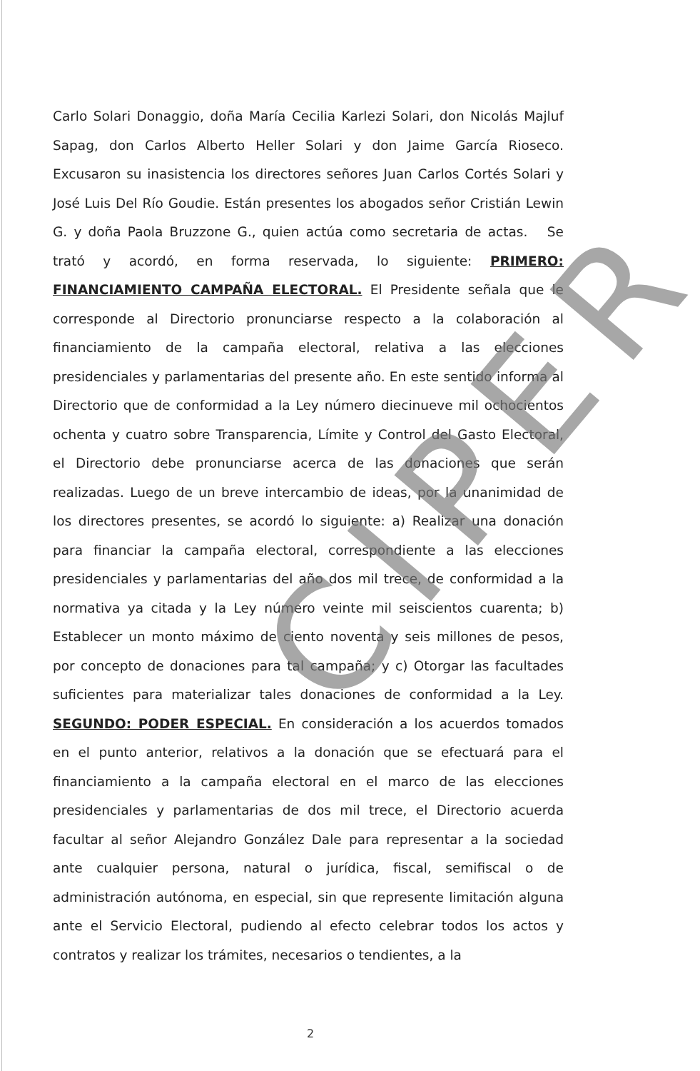Carlo Solari Donaggio, doña María Cecilia Karlezi Solari, don Nicolás Majluf Sapag, don Carlos Alberto Heller Solari y don Jaime García Rioseco. Excusaron su inasistencia los directores señores Juan Carlos Cortés Solari y José Luis Del Río Goudie. Están presentes los abogados señor Cristián Lewin G. y doña Paola Bruzzone G., quien actúa como secretaria de actas. Se trató y acordó, en forma reservada, lo siguiente: PRIMERO: FINANCIAMIENTO CAMPAÑA ELECTORAL. El Presidente señala que le corresponde al Directorio pronunciarse respecto a la colaboración al financiamiento de la campaña electoral, relativa a las elecciones presidenciales y parlamentarias del presente año. En este sentido informa al Directorio que de conformidad a la Ley número diecinueve mil ochocientos ochenta y cuatro sobre Transparencia, Límite y Control del Gasto Electoral, el Directorio debe pronunciarse acerca de las donaciones que serán realizadas. Luego de un breve intercambio de ideas, por la unanimidad de los directores presentes, se acordó lo siguiente: a) Realizar una donación para financiar la campaña electoral, correspondiente a las elecciones presidenciales y parlamentarias del año dos mil trece, de conformidad a la normativa ya citada y la Ley número veinte mil seiscientos cuarenta; b) Establecer un monto máximo de ciento noventa y seis millones de pesos, por concepto de donaciones para tal campaña; y c) Otorgar las facultades suficientes para materializar tales donaciones de conformidad a la Ley. SEGUNDO: PODER ESPECIAL. En consideración a los acuerdos tomados en el punto anterior, relativos a la donación que se efectuará para el financiamiento a la campaña electoral en el marco de las elecciones presidenciales y parlamentarias de dos mil trece, el Directorio acuerda facultar al señor Alejandro González Dale para representar a la sociedad ante cualquier persona, natural o jurídica, fiscal, semifiscal o de administración autónoma, en especial, sin que represente limitación alguna ante el Servicio Electoral, pudiendo al efecto celebrar todos los actos y contratos y realizar los trámites, necesarios o tendientes, a la
CIPER
2